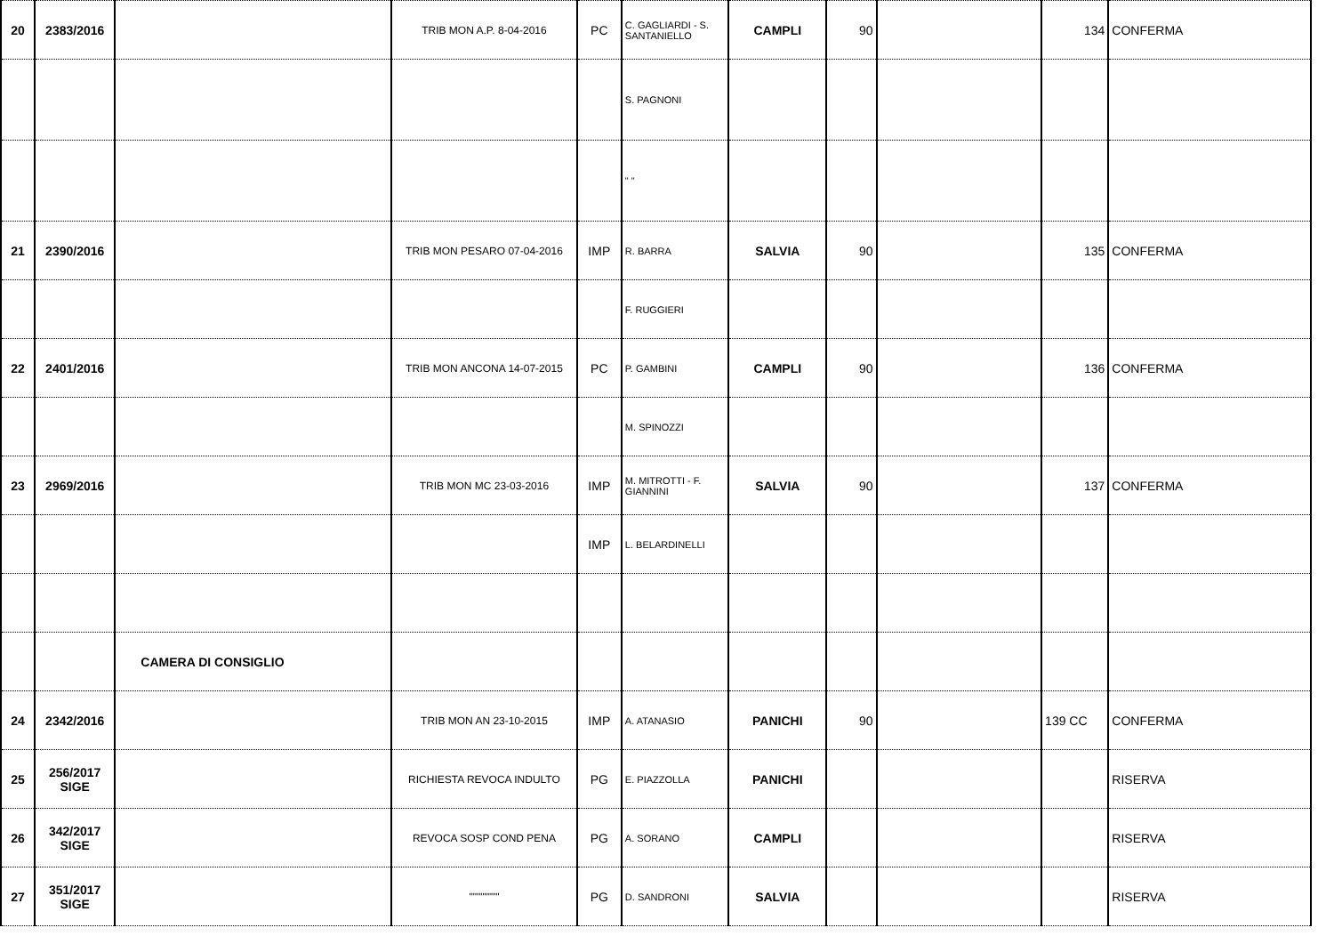| 20 | 2383/2016 | | TRIB MON A.P. 8-04-2016 | PC | C. GAGLIARDI - S. SANTANIELLO | CAMPLI | 90 | | 134 | CONFERMA |
| | | | | | S. PAGNONI | | | | | |
| | | | | | " " | | | | | |
| 21 | 2390/2016 | | TRIB MON PESARO 07-04-2016 | IMP | R. BARRA | SALVIA | 90 | | 135 | CONFERMA |
| | | | | | F. RUGGIERI | | | | | |
| 22 | 2401/2016 | | TRIB MON ANCONA 14-07-2015 | PC | P. GAMBINI | CAMPLI | 90 | | 136 | CONFERMA |
| | | | | | M. SPINOZZI | | | | | |
| 23 | 2969/2016 | | TRIB MON MC 23-03-2016 | IMP | M. MITROTTI - F. GIANNINI | SALVIA | 90 | | 137 | CONFERMA |
| | | | | IMP | L. BELARDINELLI | | | | | |
| | | CAMERA DI CONSIGLIO | | | | | | | | |
| 24 | 2342/2016 | | TRIB MON AN 23-10-2015 | IMP | A. ATANASIO | PANICHI | 90 | | 139 CC | CONFERMA |
| 25 | 256/2017 SIGE | | RICHIESTA REVOCA INDULTO | PG | E. PIAZZOLLA | PANICHI | | | | RISERVA |
| 26 | 342/2017 SIGE | | REVOCA SOSP COND PENA | PG | A. SORANO | CAMPLI | | | | RISERVA |
| 27 | 351/2017 SIGE | | """""""" | PG | D. SANDRONI | SALVIA | | | | RISERVA |